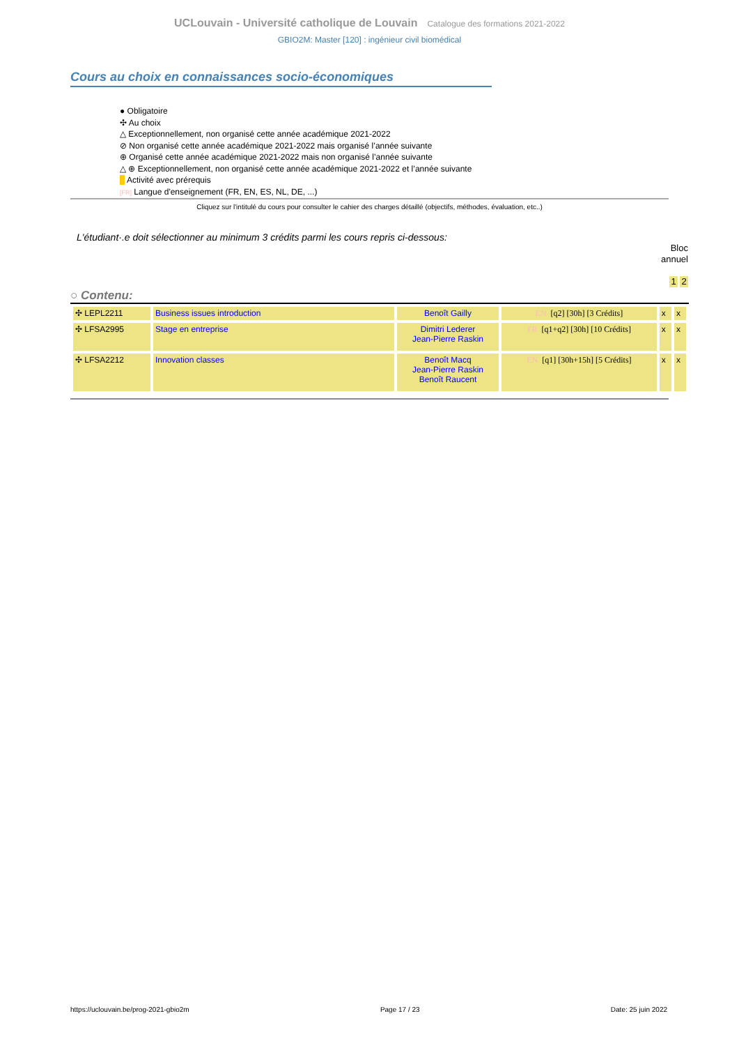UCLouvain - Université catholique de Louvain Catalogue des formations 2021-2022
GBIO2M: Master [120] : ingénieur civil biomédical
Cours au choix en connaissances socio-économiques
● Obligatoire
✣ Au choix
△ Exceptionnellement, non organisé cette année académique 2021-2022
⊘ Non organisé cette année académique 2021-2022 mais organisé l’année suivante
⊕ Organisé cette année académique 2021-2022 mais non organisé l’année suivante
△ ⊕ Exceptionnellement, non organisé cette année académique 2021-2022 et l’année suivante
■ Activité avec prérequis
[FR] Langue d'enseignement (FR, EN, ES, NL, DE, ...)
Cliquez sur l'intitulé du cours pour consulter le cahier des charges détaillé (objectifs, méthodes, évaluation, etc..)
L'étudiant·.e doit sélectionner au minimum 3 crédits parmi les cours repris ci-dessous:
Bloc
annuel
1 2
○ Contenu:
| ✣ LEPL2211 | Business issues introduction | Benoît Gailly | EN [q2] [30h] [3 Crédits] | x | x |
| ✣ LFSA2995 | Stage en entreprise | Dimitri Lederer Jean-Pierre Raskin | FR [q1+q2] [30h] [10 Crédits] | x | x |
| ✣ LFSA2212 | Innovation classes | Benoît Macq Jean-Pierre Raskin Benoît Raucent | EN [q1] [30h+15h] [5 Crédits] | x | x |
https://uclouvain.be/prog-2021-gbio2m Page 17 / 23 Date: 25 juin 2022